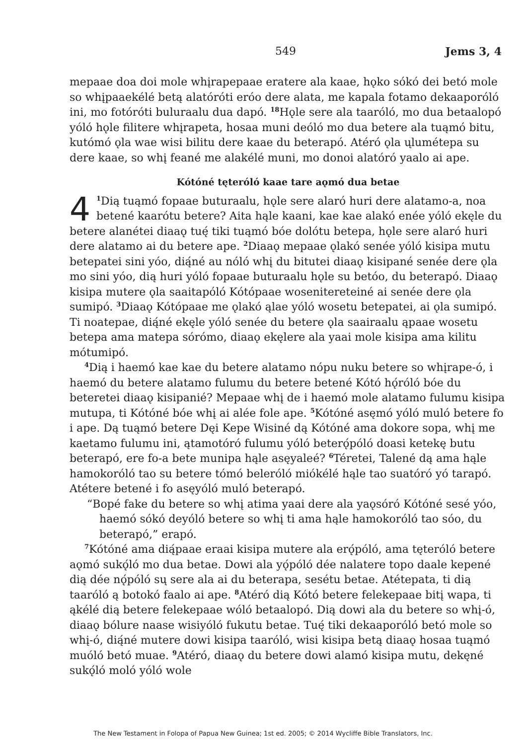549
Jems 3, 4
mepaae doa doi mole whįrapepaae eratere ala kaae, hǫko sókó dei betó mole so whįpaaekélé betą alatóróti eróo dere alata, me kapala fotamo dekaaporóló ini, mo fotóróti buluraalu dua dapó. <sup>18</sup>Hǫle sere ala taaróló, mo dua betaalopó yóló hǫle filitere whįrapeta, hosaa muni deóló mo dua betere ala tuąmó bitu, kutómó ǫla wae wisi bilitu dere kaae du beterapó. Atéró ǫla ųlumétepa su dere kaae, so whį feané me alakélé muni, mo donoi alatóró yaalo ai ape.
Kótóné tęteróló kaae tare aǫmó dua betae
4<sup>1</sup>Dią tuąmó fopaae buturaalu, hǫle sere alaró huri dere alatamo-a, noa betené kaarótu betere? Aita hąle kaani, kae kae alakó enée yóló ekęle du betere alanétei diaaǫ tuę́ tiki tuąmó bóe dolótu betepa, hǫle sere alaró huri dere alatamo ai du betere ape. <sup>2</sup>Diaaǫ mepaae ǫlakó senée yóló kisipa mutu betepatei sini yóo, dią́né au nóló whį du bitutei diaaǫ kisipané senée dere ǫla mo sini yóo, dią huri yóló fopaae buturaalu hǫle su betóo, du beterapó. Diaaǫ kisipa mutere ǫla saaitapóló Kótópaae wosenitereteiné ai senée dere ǫla sumipó. <sup>3</sup>Diaaǫ Kótópaae me ǫlakó ąlae yóló wosetu betepatei, ai ǫla sumipó. Ti noatepae, dią́né ekęle yóló senée du betere ǫla saairaalu ąpaae wosetu betepa ama matepa sórómo, diaaǫ ekęlere ala yaai mole kisipa ama kilitu mótumipó.
<sup>4</sup> Dią i haemó kae kae du betere alatamo nópu nuku betere so whįrape-ó, i haemó du betere alatamo fulumu du betere betené Kótó hǫ́róló bóe du beteretei diaaǫ kisipanié? Mepaae whį de i haemó mole alatamo fulumu kisipa mutupa, ti Kótóné bóe whį ai alée fole ape. <sup>5</sup>Kótóné asęmó yóló muló betere fo i ape. Dą tuąmó betere Dęi Kepe Wisiné dą Kótóné ama dokore sopa, whį me kaetamo fulumu ini, ątamotóró fulumu yóló beterǫ́póló doasi ketekę butu beterapó, ere fo-a bete munipa hąle asęyaleé? <sup>6</sup>Téretei, Talené dą ama hąle hamokoróló tao su betere tómó beleróló miókélé hąle tao suatóró yó tarapó. Atétere betené i fo asęyóló muló beterapó.
“Bopé fake du betere so whį atima yaai dere ala yaǫsóró Kótóné sesé yóo, haemó sókó deyóló betere so whį ti ama hąle hamokoróló tao sóo, du beterapó,” erapó.
<sup>7</sup> Kótóné ama dią́paae eraai kisipa mutere ala erǫ́póló, ama tęteróló betere aǫmó sukǫ́ló mo dua betae. Dowi ala yǫ́póló dée nalatere topo daale kepené dią dée nǫ́póló sų sere ala ai du beterapa, sesétu betae. Atétepata, ti dią taaróló ą botokó faalo ai ape. <sup>8</sup>Atéró dią Kótó betere felekepaae bitį wapa, ti ąkélé dią betere felekepaae wóló betaalopó. Dią dowi ala du betere so whį-ó, diaaǫ bólure naase wisiyóló fukutu betae. Tuę́ tiki dekaaporóló betó mole so whį-ó, dią́né mutere dowi kisipa taaróló, wisi kisipa betą diaaǫ hosaa tuąmó muóló betó muae. <sup>9</sup>Atéró, diaaǫ du betere dowi alamó kisipa mutu, dekęné sukǫ́ló moló yóló wole
The New Testament in Folopa of Papua New Guinea; 1st ed. 2005; © 2014 Wycliffe Bible Translators, Inc.